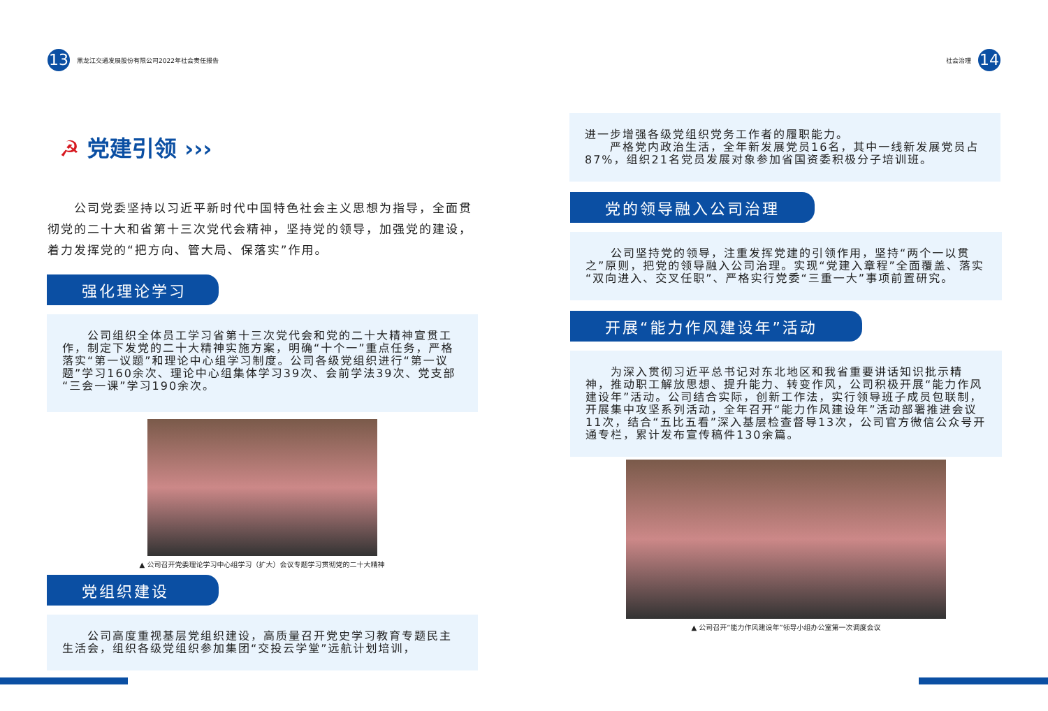13
黑龙江交通发展股份有限公司2022年社会责任报告
☭ 党建引领 ›››
　　公司党委坚持以习近平新时代中国特色社会主义思想为指导，全面贯彻党的二十大和省第十三次党代会精神，坚持党的领导，加强党的建设，着力发挥党的“把方向、管大局、保落实”作用。
强化理论学习
　　公司组织全体员工学习省第十三次党代会和党的二十大精神宣贯工作，制定下发党的二十大精神实施方案，明确“十个一”重点任务，严格落实“第一议题”和理论中心组学习制度。公司各级党组织进行“第一议题”学习160余次、理论中心组集体学习39次、会前学法39次、党支部“三会一课”学习190余次。
▲ 公司召开党委理论学习中心组学习（扩大）会议专题学习贯彻党的二十大精神
党组织建设
　　公司高度重视基层党组织建设，高质量召开党史学习教育专题民主生活会，组织各级党组织参加集团“交投云学堂”远航计划培训，
社会治理
14
进一步增强各级党组织党务工作者的履职能力。
　　严格党内政治生活，全年新发展党员16名，其中一线新发展党员占87%，组织21名党员发展对象参加省国资委积极分子培训班。
党的领导融入公司治理
　　公司坚持党的领导，注重发挥党建的引领作用，坚持“两个一以贯之”原则，把党的领导融入公司治理。实现“党建入章程”全面覆盖、落实“双向进入、交叉任职”、严格实行党委“三重一大”事项前置研究。
开展“能力作风建设年”活动
　　为深入贯彻习近平总书记对东北地区和我省重要讲话知识批示精神，推动职工解放思想、提升能力、转变作风，公司积极开展“能力作风建设年”活动。公司结合实际，创新工作法，实行领导班子成员包联制，开展集中攻坚系列活动，全年召开“能力作风建设年”活动部署推进会议11次，结合“五比五看”深入基层检查督导13次，公司官方微信公众号开通专栏，累计发布宣传稿件130余篇。
▲ 公司召开“能力作风建设年”领导小组办公室第一次调度会议